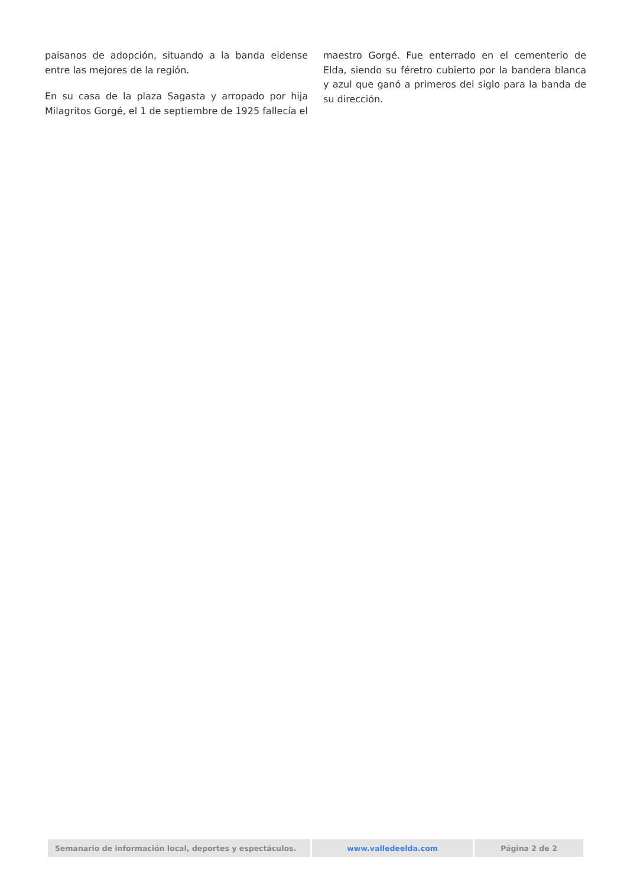paisanos de adopción, situando a la banda eldense entre las mejores de la región.
En su casa de la plaza Sagasta y arropado por hija Milagritos Gorgé, el 1 de septiembre de 1925 fallecía el
maestro Gorgé. Fue enterrado en el cementerio de Elda, siendo su féretro cubierto por la bandera blanca y azul que ganó a primeros del siglo para la banda de su dirección.
| Semanario de información local, deportes y espectáculos. | www.valledeelda.com | Página 2 de 2 |